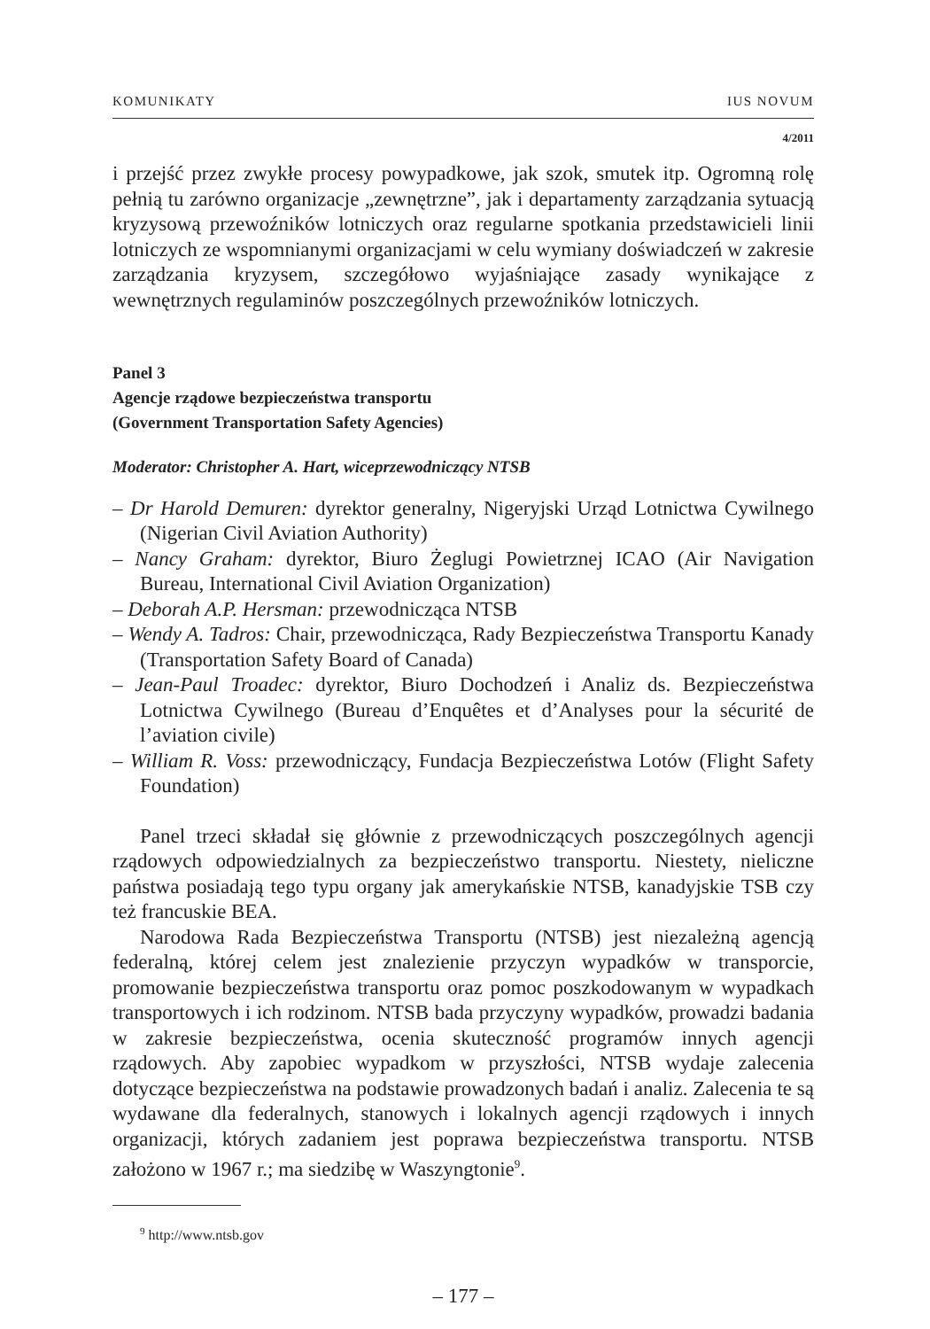KOMUNIKATY IUS NOVUM
4/2011
i przejść przez zwykłe procesy powypadkowe, jak szok, smutek itp. Ogromną rolę pełnią tu zarówno organizacje „zewnętrzne”, jak i departamenty zarządzania sytuacją kryzysową przewoźników lotniczych oraz regularne spotkania przedstawicieli linii lotniczych ze wspomnianymi organizacjami w celu wymiany doświadczeń w zakresie zarządzania kryzysem, szczegółowo wyjaśniające zasady wynikające z wewnętrznych regulaminów poszczególnych przewoźników lotniczych.
Panel 3
Agencje rządowe bezpieczeństwa transportu
(Government Transportation Safety Agencies)
Moderator: Christopher A. Hart, wiceprzewodniczący NTSB
– Dr Harold Demuren: dyrektor generalny, Nigeryjski Urząd Lotnictwa Cywilnego (Nigerian Civil Aviation Authority)
– Nancy Graham: dyrektor, Biuro Żeglugi Powietrznej ICAO (Air Navigation Bureau, International Civil Aviation Organization)
– Deborah A.P. Hersman: przewodnicząca NTSB
– Wendy A. Tadros: Chair, przewodnicząca, Rady Bezpieczeństwa Transportu Kanady (Transportation Safety Board of Canada)
– Jean-Paul Troadec: dyrektor, Biuro Dochodzeń i Analiz ds. Bezpieczeństwa Lotnictwa Cywilnego (Bureau d’Enquêtes et d’Analyses pour la sécurité de l’aviation civile)
– William R. Voss: przewodniczący, Fundacja Bezpieczeństwa Lotów (Flight Safety Foundation)
Panel trzeci składał się głównie z przewodniczących poszczególnych agencji rządowych odpowiedzialnych za bezpieczeństwo transportu. Niestety, nieliczne państwa posiadają tego typu organy jak amerykańskie NTSB, kanadyjskie TSB czy też francuskie BEA.
Narodowa Rada Bezpieczeństwa Transportu (NTSB) jest niezależną agencją federalną, której celem jest znalezienie przyczyn wypadków w transporcie, promowanie bezpieczeństwa transportu oraz pomoc poszkodowanym w wypadkach transportowych i ich rodzinom. NTSB bada przyczyny wypadków, prowadzi badania w zakresie bezpieczeństwa, ocenia skuteczność programów innych agencji rządowych. Aby zapobiec wypadkom w przyszłości, NTSB wydaje zalecenia dotyczące bezpieczeństwa na podstawie prowadzonych badań i analiz. Zalecenia te są wydawane dla federalnych, stanowych i lokalnych agencji rządowych i innych organizacji, których zadaniem jest poprawa bezpieczeństwa transportu. NTSB założono w 1967 r.; ma siedzibę w Waszyngtonie<sup>9</sup>.
<sup>9</sup> http://www.ntsb.gov
– 177 –